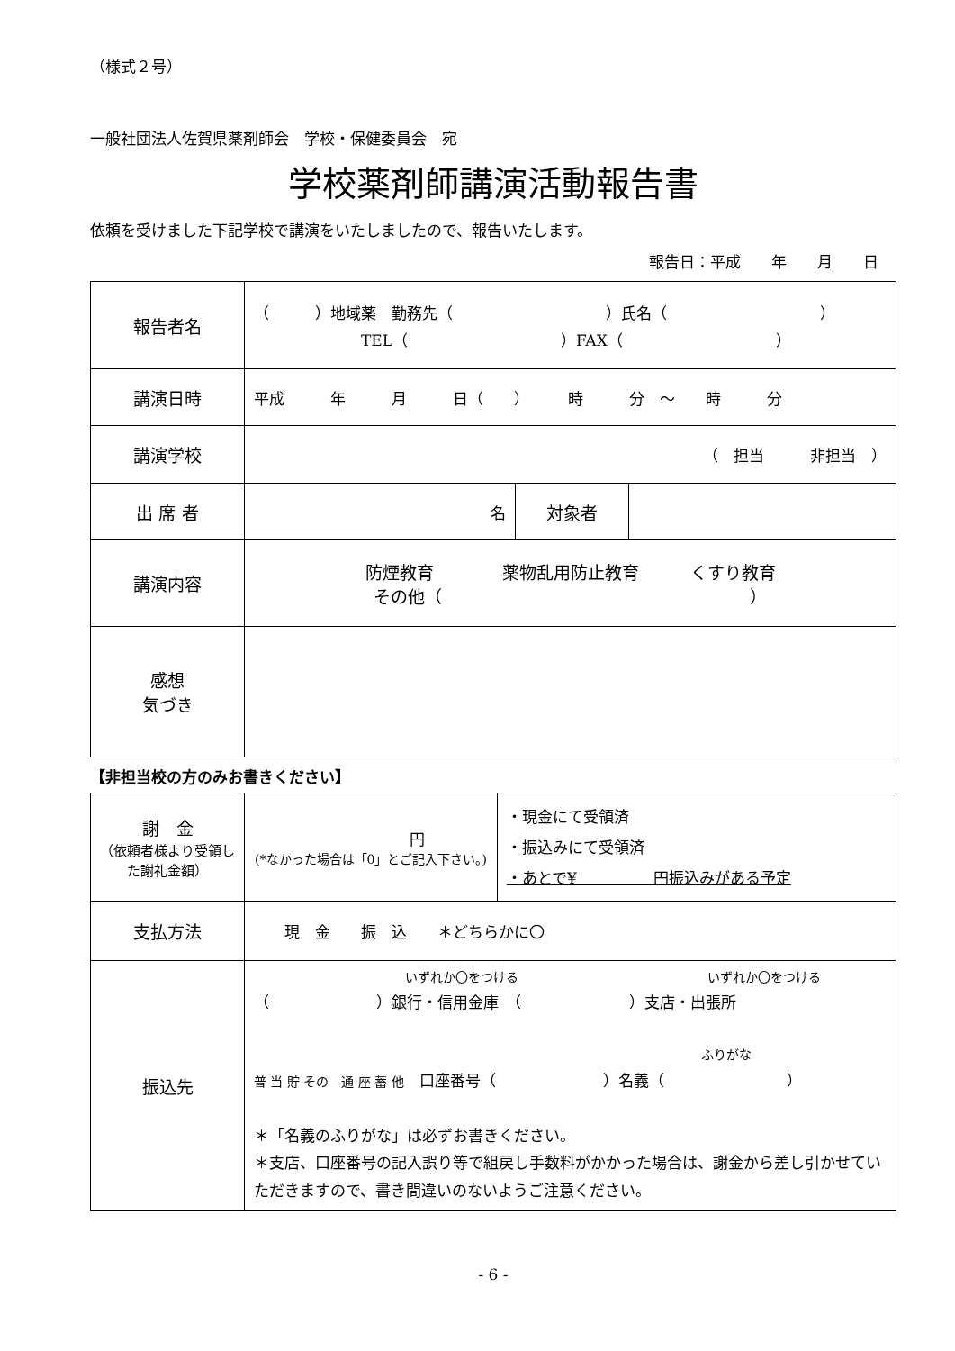（様式２号）
一般社団法人佐賀県薬剤師会　学校・保健委員会　宛
学校薬剤師講演活動報告書
依頼を受けました下記学校で講演をいたしましたので、報告いたします。
報告日：平成　　年　　月　　日
| 報告者名 | （ ）地域薬 勤務先（ ）氏名（ ） TEL（ ）FAX（ ） | | |
| 講演日時 | 平成 年 月 日（ ） 時 分 ～ 時 分 | | |
| 講演学校 | （ 担当 非担当 ） | | |
| 出 席 者 | 名 | 対象者 | |
| 講演内容 | 防煙教育 薬物乱用防止教育 くすり教育 その他（ ） | | |
| 感想 気づき | | | |
【非担当校の方のみお書きください】
| 謝 金 （依頼者様より受領した謝礼金額） | 円 (*なかった場合は「0」とご記入下さい。) | ・現金にて受領済 ・振込みにて受領済 ・あとで¥ 円振込みがある予定 |
| 支払方法 | 現 金 振 込 ＊どちらかに〇 | |
| 振込先 | いずれか〇をつける いずれか〇をつける （ ）銀行・信用金庫 （ ）支店・出張所 ふりがな 普 当 貯 その 通 座 蓄 他 口座番号（ ）名義（ ） ＊「名義のふりがな」は必ずお書きください。 ＊支店、口座番号の記入誤り等で組戻し手数料がかかった場合は、謝金から差し引かせていただきますので、書き間違いのないようご注意ください。 | |
- 6 -